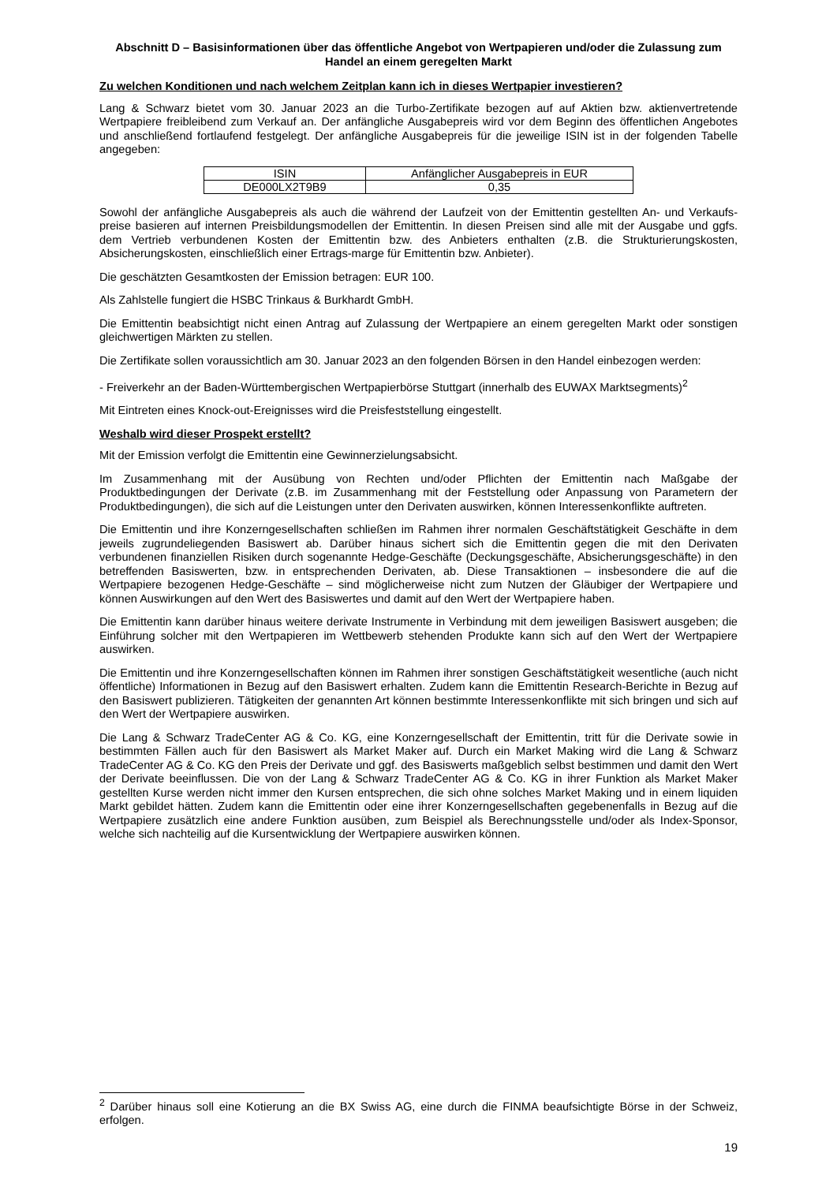Abschnitt D – Basisinformationen über das öffentliche Angebot von Wertpapieren und/oder die Zulassung zum Handel an einem geregelten Markt
Zu welchen Konditionen und nach welchem Zeitplan kann ich in dieses Wertpapier investieren?
Lang & Schwarz bietet vom 30. Januar 2023 an die Turbo-Zertifikate bezogen auf auf Aktien bzw. aktienvertretende Wertpapiere freibleibend zum Verkauf an. Der anfängliche Ausgabepreis wird vor dem Beginn des öffentlichen Angebotes und anschließend fortlaufend festgelegt. Der anfängliche Ausgabepreis für die jeweilige ISIN ist in der folgenden Tabelle angegeben:
| ISIN | Anfänglicher Ausgabepreis in EUR |
| DE000LX2T9B9 | 0,35 |
Sowohl der anfängliche Ausgabepreis als auch die während der Laufzeit von der Emittentin gestellten An- und Verkaufs-preise basieren auf internen Preisbildungsmodellen der Emittentin. In diesen Preisen sind alle mit der Ausgabe und ggfs. dem Vertrieb verbundenen Kosten der Emittentin bzw. des Anbieters enthalten (z.B. die Strukturierungskosten, Absicherungskosten, einschließlich einer Ertrags-marge für Emittentin bzw. Anbieter).
Die geschätzten Gesamtkosten der Emission betragen: EUR 100.
Als Zahlstelle fungiert die HSBC Trinkaus & Burkhardt GmbH.
Die Emittentin beabsichtigt nicht einen Antrag auf Zulassung der Wertpapiere an einem geregelten Markt oder sonstigen gleichwertigen Märkten zu stellen.
Die Zertifikate sollen voraussichtlich am 30. Januar 2023 an den folgenden Börsen in den Handel einbezogen werden:
- Freiverkehr an der Baden-Württembergischen Wertpapierbörse Stuttgart (innerhalb des EUWAX Marktsegments)<sup>2</sup>
Mit Eintreten eines Knock-out-Ereignisses wird die Preisfeststellung eingestellt.
Weshalb wird dieser Prospekt erstellt?
Mit der Emission verfolgt die Emittentin eine Gewinnerzielungsabsicht.
Im Zusammenhang mit der Ausübung von Rechten und/oder Pflichten der Emittentin nach Maßgabe der Produktbedingungen der Derivate (z.B. im Zusammenhang mit der Feststellung oder Anpassung von Parametern der Produktbedingungen), die sich auf die Leistungen unter den Derivaten auswirken, können Interessenkonflikte auftreten.
Die Emittentin und ihre Konzerngesellschaften schließen im Rahmen ihrer normalen Geschäftstätigkeit Geschäfte in dem jeweils zugrundeliegenden Basiswert ab. Darüber hinaus sichert sich die Emittentin gegen die mit den Derivaten verbundenen finanziellen Risiken durch sogenannte Hedge-Geschäfte (Deckungsgeschäfte, Absicherungsgeschäfte) in den betreffenden Basiswerten, bzw. in entsprechenden Derivaten, ab. Diese Transaktionen – insbesondere die auf die Wertpapiere bezogenen Hedge-Geschäfte – sind möglicherweise nicht zum Nutzen der Gläubiger der Wertpapiere und können Auswirkungen auf den Wert des Basiswertes und damit auf den Wert der Wertpapiere haben.
Die Emittentin kann darüber hinaus weitere derivate Instrumente in Verbindung mit dem jeweiligen Basiswert ausgeben; die Einführung solcher mit den Wertpapieren im Wettbewerb stehenden Produkte kann sich auf den Wert der Wertpapiere auswirken.
Die Emittentin und ihre Konzerngesellschaften können im Rahmen ihrer sonstigen Geschäftstätigkeit wesentliche (auch nicht öffentliche) Informationen in Bezug auf den Basiswert erhalten. Zudem kann die Emittentin Research-Berichte in Bezug auf den Basiswert publizieren. Tätigkeiten der genannten Art können bestimmte Interessenkonflikte mit sich bringen und sich auf den Wert der Wertpapiere auswirken.
Die Lang & Schwarz TradeCenter AG & Co. KG, eine Konzerngesellschaft der Emittentin, tritt für die Derivate sowie in bestimmten Fällen auch für den Basiswert als Market Maker auf. Durch ein Market Making wird die Lang & Schwarz TradeCenter AG & Co. KG den Preis der Derivate und ggf. des Basiswerts maßgeblich selbst bestimmen und damit den Wert der Derivate beeinflussen. Die von der Lang & Schwarz TradeCenter AG & Co. KG in ihrer Funktion als Market Maker gestellten Kurse werden nicht immer den Kursen entsprechen, die sich ohne solches Market Making und in einem liquiden Markt gebildet hätten. Zudem kann die Emittentin oder eine ihrer Konzerngesellschaften gegebenenfalls in Bezug auf die Wertpapiere zusätzlich eine andere Funktion ausüben, zum Beispiel als Berechnungsstelle und/oder als Index-Sponsor, welche sich nachteilig auf die Kursentwicklung der Wertpapiere auswirken können.
<sup>2</sup> Darüber hinaus soll eine Kotierung an die BX Swiss AG, eine durch die FINMA beaufsichtigte Börse in der Schweiz, erfolgen.
19